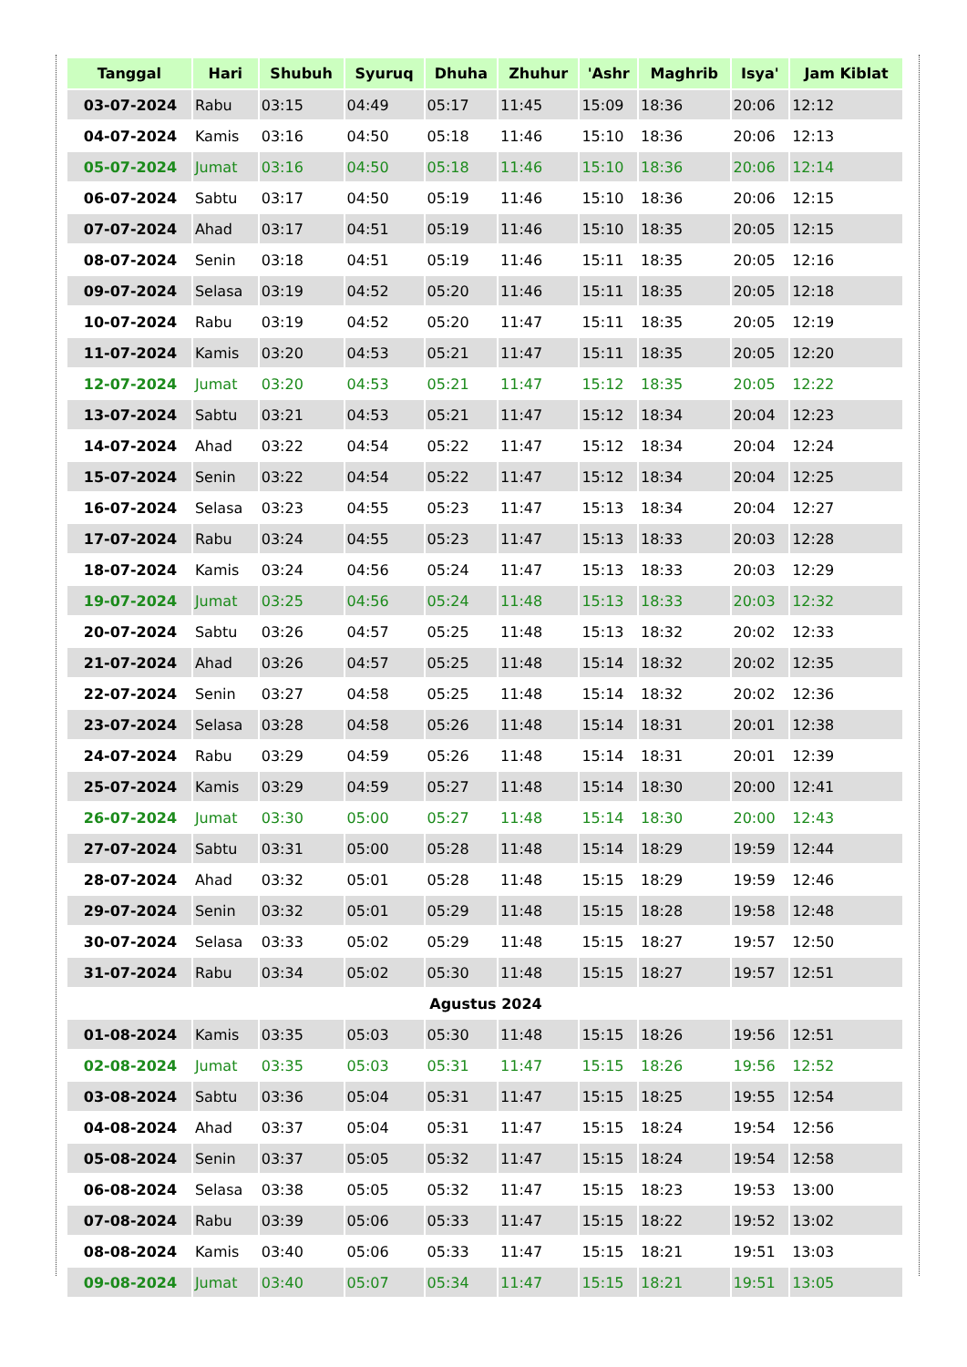| Tanggal | Hari | Shubuh | Syuruq | Dhuha | Zhuhur | 'Ashr | Maghrib | Isya' | Jam Kiblat |
| --- | --- | --- | --- | --- | --- | --- | --- | --- | --- |
| 03-07-2024 | Rabu | 03:15 | 04:49 | 05:17 | 11:45 | 15:09 | 18:36 | 20:06 | 12:12 |
| 04-07-2024 | Kamis | 03:16 | 04:50 | 05:18 | 11:46 | 15:10 | 18:36 | 20:06 | 12:13 |
| 05-07-2024 | Jumat | 03:16 | 04:50 | 05:18 | 11:46 | 15:10 | 18:36 | 20:06 | 12:14 |
| 06-07-2024 | Sabtu | 03:17 | 04:50 | 05:19 | 11:46 | 15:10 | 18:36 | 20:06 | 12:15 |
| 07-07-2024 | Ahad | 03:17 | 04:51 | 05:19 | 11:46 | 15:10 | 18:35 | 20:05 | 12:15 |
| 08-07-2024 | Senin | 03:18 | 04:51 | 05:19 | 11:46 | 15:11 | 18:35 | 20:05 | 12:16 |
| 09-07-2024 | Selasa | 03:19 | 04:52 | 05:20 | 11:46 | 15:11 | 18:35 | 20:05 | 12:18 |
| 10-07-2024 | Rabu | 03:19 | 04:52 | 05:20 | 11:47 | 15:11 | 18:35 | 20:05 | 12:19 |
| 11-07-2024 | Kamis | 03:20 | 04:53 | 05:21 | 11:47 | 15:11 | 18:35 | 20:05 | 12:20 |
| 12-07-2024 | Jumat | 03:20 | 04:53 | 05:21 | 11:47 | 15:12 | 18:35 | 20:05 | 12:22 |
| 13-07-2024 | Sabtu | 03:21 | 04:53 | 05:21 | 11:47 | 15:12 | 18:34 | 20:04 | 12:23 |
| 14-07-2024 | Ahad | 03:22 | 04:54 | 05:22 | 11:47 | 15:12 | 18:34 | 20:04 | 12:24 |
| 15-07-2024 | Senin | 03:22 | 04:54 | 05:22 | 11:47 | 15:12 | 18:34 | 20:04 | 12:25 |
| 16-07-2024 | Selasa | 03:23 | 04:55 | 05:23 | 11:47 | 15:13 | 18:34 | 20:04 | 12:27 |
| 17-07-2024 | Rabu | 03:24 | 04:55 | 05:23 | 11:47 | 15:13 | 18:33 | 20:03 | 12:28 |
| 18-07-2024 | Kamis | 03:24 | 04:56 | 05:24 | 11:47 | 15:13 | 18:33 | 20:03 | 12:29 |
| 19-07-2024 | Jumat | 03:25 | 04:56 | 05:24 | 11:48 | 15:13 | 18:33 | 20:03 | 12:32 |
| 20-07-2024 | Sabtu | 03:26 | 04:57 | 05:25 | 11:48 | 15:13 | 18:32 | 20:02 | 12:33 |
| 21-07-2024 | Ahad | 03:26 | 04:57 | 05:25 | 11:48 | 15:14 | 18:32 | 20:02 | 12:35 |
| 22-07-2024 | Senin | 03:27 | 04:58 | 05:25 | 11:48 | 15:14 | 18:32 | 20:02 | 12:36 |
| 23-07-2024 | Selasa | 03:28 | 04:58 | 05:26 | 11:48 | 15:14 | 18:31 | 20:01 | 12:38 |
| 24-07-2024 | Rabu | 03:29 | 04:59 | 05:26 | 11:48 | 15:14 | 18:31 | 20:01 | 12:39 |
| 25-07-2024 | Kamis | 03:29 | 04:59 | 05:27 | 11:48 | 15:14 | 18:30 | 20:00 | 12:41 |
| 26-07-2024 | Jumat | 03:30 | 05:00 | 05:27 | 11:48 | 15:14 | 18:30 | 20:00 | 12:43 |
| 27-07-2024 | Sabtu | 03:31 | 05:00 | 05:28 | 11:48 | 15:14 | 18:29 | 19:59 | 12:44 |
| 28-07-2024 | Ahad | 03:32 | 05:01 | 05:28 | 11:48 | 15:15 | 18:29 | 19:59 | 12:46 |
| 29-07-2024 | Senin | 03:32 | 05:01 | 05:29 | 11:48 | 15:15 | 18:28 | 19:58 | 12:48 |
| 30-07-2024 | Selasa | 03:33 | 05:02 | 05:29 | 11:48 | 15:15 | 18:27 | 19:57 | 12:50 |
| 31-07-2024 | Rabu | 03:34 | 05:02 | 05:30 | 11:48 | 15:15 | 18:27 | 19:57 | 12:51 |
| Agustus 2024 | | | | | | | | | |
| 01-08-2024 | Kamis | 03:35 | 05:03 | 05:30 | 11:48 | 15:15 | 18:26 | 19:56 | 12:51 |
| 02-08-2024 | Jumat | 03:35 | 05:03 | 05:31 | 11:47 | 15:15 | 18:26 | 19:56 | 12:52 |
| 03-08-2024 | Sabtu | 03:36 | 05:04 | 05:31 | 11:47 | 15:15 | 18:25 | 19:55 | 12:54 |
| 04-08-2024 | Ahad | 03:37 | 05:04 | 05:31 | 11:47 | 15:15 | 18:24 | 19:54 | 12:56 |
| 05-08-2024 | Senin | 03:37 | 05:05 | 05:32 | 11:47 | 15:15 | 18:24 | 19:54 | 12:58 |
| 06-08-2024 | Selasa | 03:38 | 05:05 | 05:32 | 11:47 | 15:15 | 18:23 | 19:53 | 13:00 |
| 07-08-2024 | Rabu | 03:39 | 05:06 | 05:33 | 11:47 | 15:15 | 18:22 | 19:52 | 13:02 |
| 08-08-2024 | Kamis | 03:40 | 05:06 | 05:33 | 11:47 | 15:15 | 18:21 | 19:51 | 13:03 |
| 09-08-2024 | Jumat | 03:40 | 05:07 | 05:34 | 11:47 | 15:15 | 18:21 | 19:51 | 13:05 |